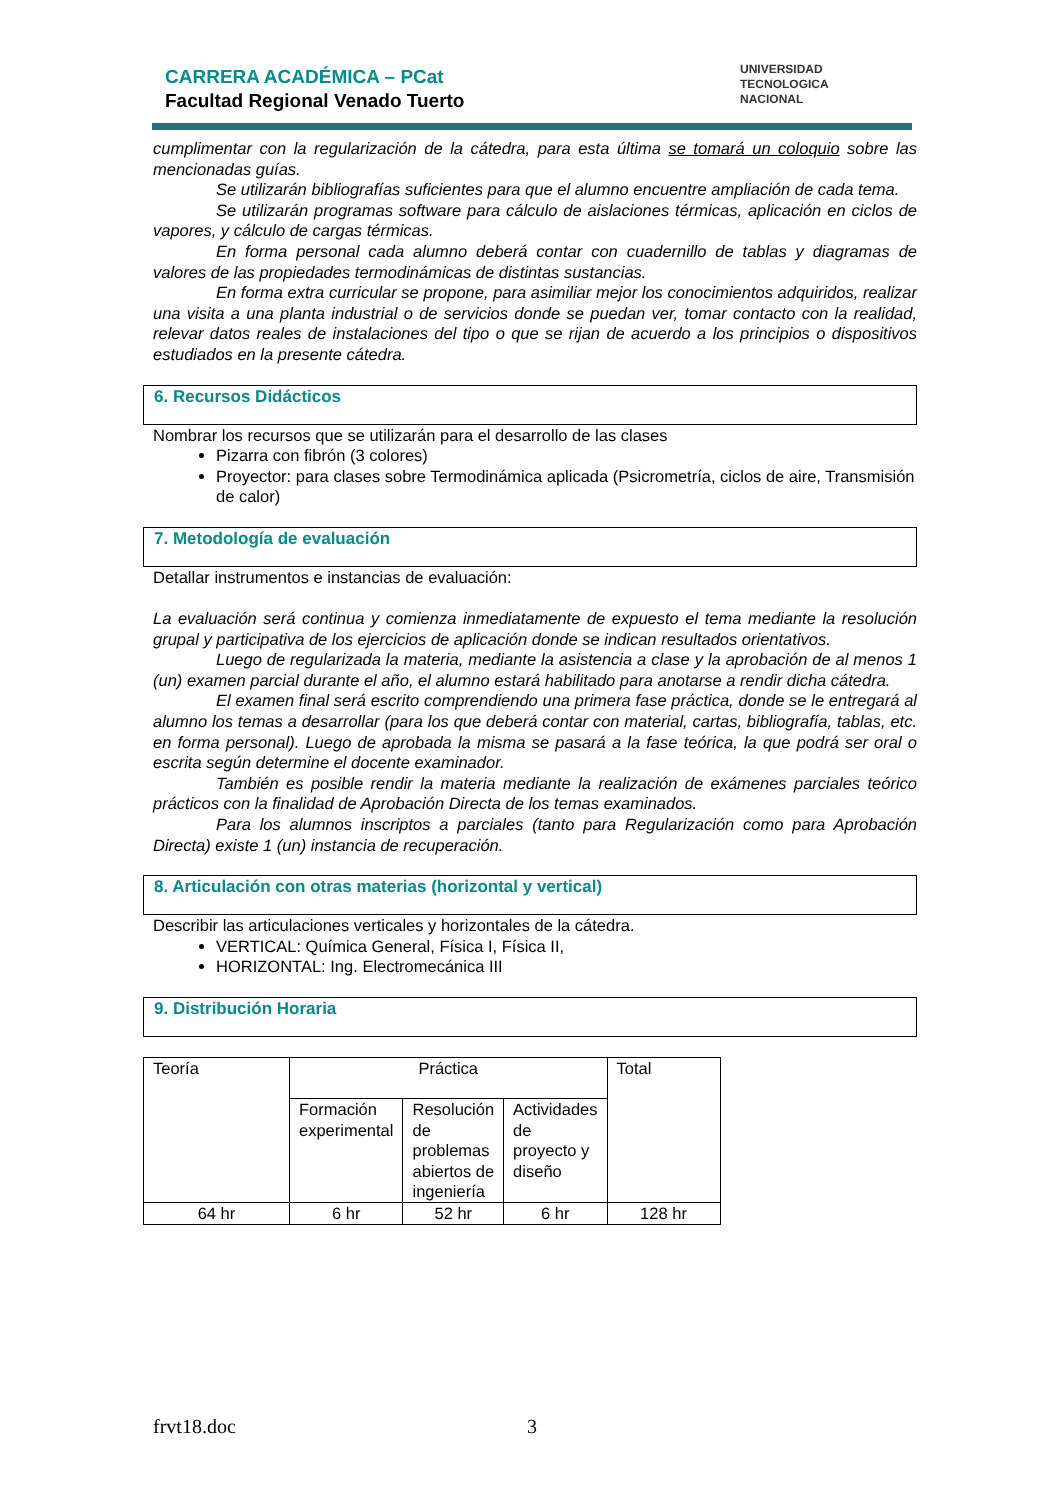CARRERA ACADÉMICA – PCat
Facultad Regional Venado Tuerto
UNIVERSIDAD
TECNOLOGICA
NACIONAL
cumplimentar con la regularización de la cátedra, para esta última se tomará un coloquio sobre las mencionadas guías.
Se utilizarán bibliografías suficientes para que el alumno encuentre ampliación de cada tema.
Se utilizarán programas software para cálculo de aislaciones térmicas, aplicación en ciclos de vapores, y cálculo de cargas térmicas.
En forma personal cada alumno deberá contar con cuadernillo de tablas y diagramas de valores de las propiedades termodinámicas de distintas sustancias.
En forma extra curricular se propone, para asimiliar mejor los conocimientos adquiridos, realizar una visita a una planta industrial o de servicios donde se puedan ver, tomar contacto con la realidad, relevar datos reales de instalaciones del tipo o que se rijan de acuerdo a los principios o dispositivos estudiados en la presente cátedra.
6. Recursos Didácticos
Nombrar los recursos que se utilizarán para el desarrollo de las clases
Pizarra con fibrón (3 colores)
Proyector: para clases sobre Termodinámica aplicada (Psicrometría, ciclos de aire, Transmisión de calor)
7. Metodología de evaluación
Detallar instrumentos e instancias de evaluación:
La evaluación será continua y comienza inmediatamente de expuesto el tema mediante la resolución grupal y participativa de los ejercicios de aplicación donde se indican resultados orientativos.
Luego de regularizada la materia, mediante la asistencia a clase y la aprobación de al menos 1 (un) examen parcial durante el año, el alumno estará habilitado para anotarse a rendir dicha cátedra.
El examen final será escrito comprendiendo una primera fase práctica, donde se le entregará al alumno los temas a desarrollar (para los que deberá contar con material, cartas, bibliografía, tablas, etc. en forma personal). Luego de aprobada la misma se pasará a la fase teórica, la que podrá ser oral o escrita según determine el docente examinador.
También es posible rendir la materia mediante la realización de exámenes parciales teórico prácticos con la finalidad de Aprobación Directa de los temas examinados.
Para los alumnos inscriptos a parciales (tanto para Regularización como para Aprobación Directa) existe 1 (un) instancia de recuperación.
8. Articulación con otras materias (horizontal y vertical)
Describir las articulaciones verticales y horizontales de la cátedra.
VERTICAL: Química General, Física I, Física II,
HORIZONTAL: Ing. Electromecánica III
9. Distribución Horaria
| Teoría | Práctica | | | Total |
| | Formación experimental | Resolución de problemas abiertos de ingeniería | Actividades de proyecto y diseño | |
| 64 hr | 6 hr | 52 hr | 6 hr | 128 hr |
frvt18.doc 3